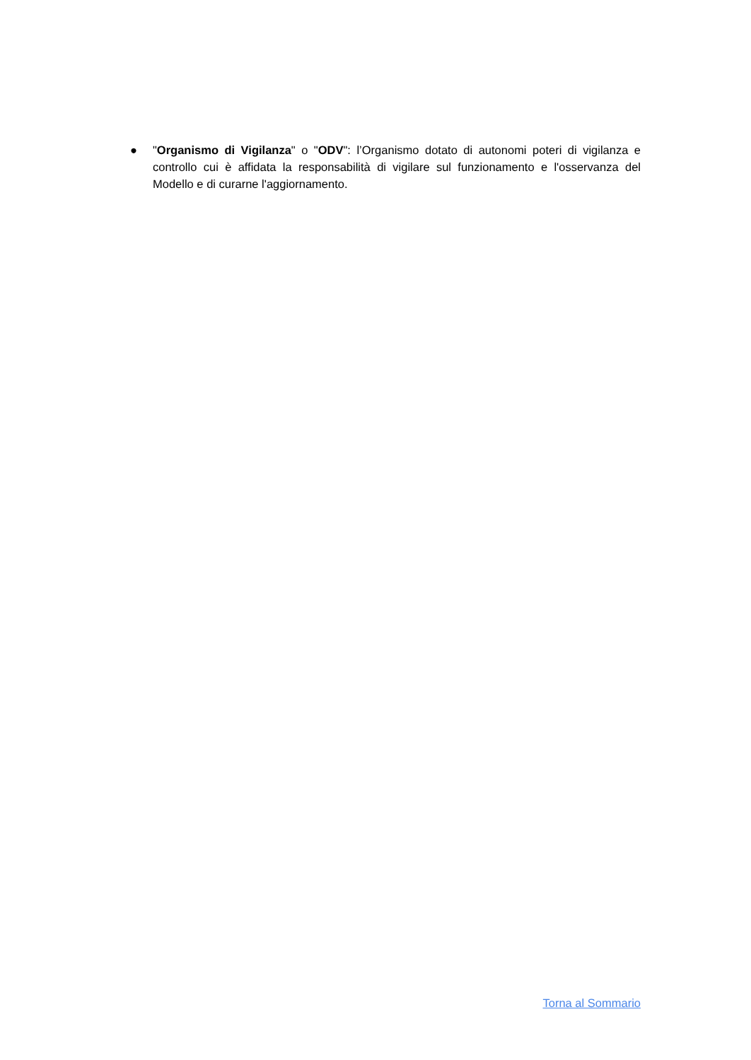● "Organismo di Vigilanza" o "ODV": l’Organismo dotato di autonomi poteri di vigilanza e controllo cui è affidata la responsabilità di vigilare sul funzionamento e l'osservanza del Modello e di curarne l'aggiornamento.
Torna al Sommario